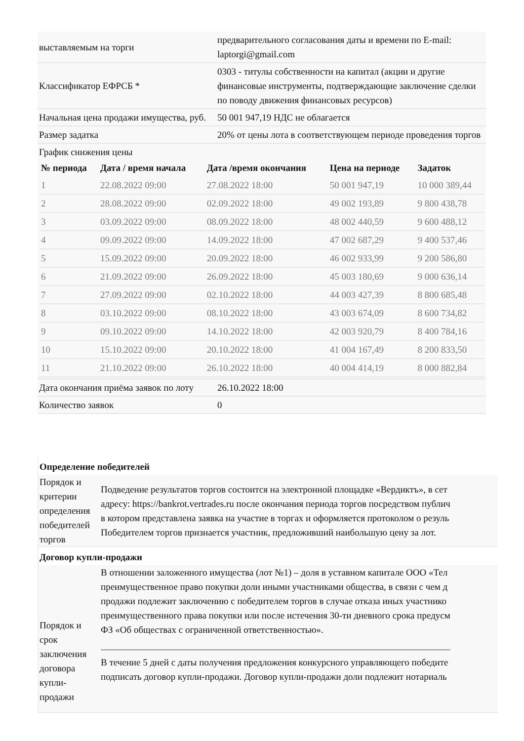| выставляемым на торги | предварительного согласования даты и времени по E-mail: laptorgi@gmail.com |
| Классификатор ЕФРСБ * | 0303 - титулы собственности на капитал (акции и другие финансовые инструменты, подтверждающие заключение сделки по поводу движения финансовых ресурсов) |
| Начальная цена продажи имущества, руб. | 50 001 947,19 НДС не облагается |
| Размер задатка | 20% от цены лота в соответствующем периоде проведения торгов |
| График снижения цены / № периода / Дата / время начала / Дата /время окончания / Цена на периоде / Задаток / / --- / --- / --- / --- / --- / / 1 / 22.08.2022 09:00 / 27.08.2022 18:00 / 50 001 947,19 / 10 000 389,44 / / 2 / 28.08.2022 09:00 / 02.09.2022 18:00 / 49 002 193,89 / 9 800 438,78 / / 3 / 03.09.2022 09:00 / 08.09.2022 18:00 / 48 002 440,59 / 9 600 488,12 / / 4 / 09.09.2022 09:00 / 14.09.2022 18:00 / 47 002 687,29 / 9 400 537,46 / / 5 / 15.09.2022 09:00 / 20.09.2022 18:00 / 46 002 933,99 / 9 200 586,80 / / 6 / 21.09.2022 09:00 / 26.09.2022 18:00 / 45 003 180,69 / 9 000 636,14 / / 7 / 27.09.2022 09:00 / 02.10.2022 18:00 / 44 003 427,39 / 8 800 685,48 / / 8 / 03.10.2022 09:00 / 08.10.2022 18:00 / 43 003 674,09 / 8 600 734,82 / / 9 / 09.10.2022 09:00 / 14.10.2022 18:00 / 42 003 920,79 / 8 400 784,16 / / 10 / 15.10.2022 09:00 / 20.10.2022 18:00 / 41 004 167,49 / 8 200 833,50 / / 11 / 21.10.2022 09:00 / 26.10.2022 18:00 / 40 004 414,19 / 8 000 882,84 / | |
| Дата окончания приёма заявок по лоту | 26.10.2022 18:00 |
| Количество заявок | 0 |
Определение победителей
Порядок и критерии определения победителей торгов
Подведение результатов торгов состоится на электронной площадке «Вердиктъ», в сет
адресу: https://bankrot.vertrades.ru после окончания периода торгов посредством публич
в котором представлена заявка на участие в торгах и оформляется протоколом о резуль
Победителем торгов признается участник, предложивший наибольшую цену за лот.
Договор купли-продажи
Порядок и срок заключения договора купли-продажи
В отношении заложенного имущества (лот №1) – доля в уставном капитале ООО «Тел
преимущественное право покупки доли иными участниками общества, в связи с чем д
продажи подлежит заключению с победителем торгов в случае отказа иных участнико
преимущественного права покупки или после истечения 30-ти дневного срока предусм
ФЗ «Об обществах с ограниченной ответственностью».
В течение 5 дней с даты получения предложения конкурсного управляющего победите
подписать договор купли-продажи. Договор купли-продажи доли подлежит нотариаль